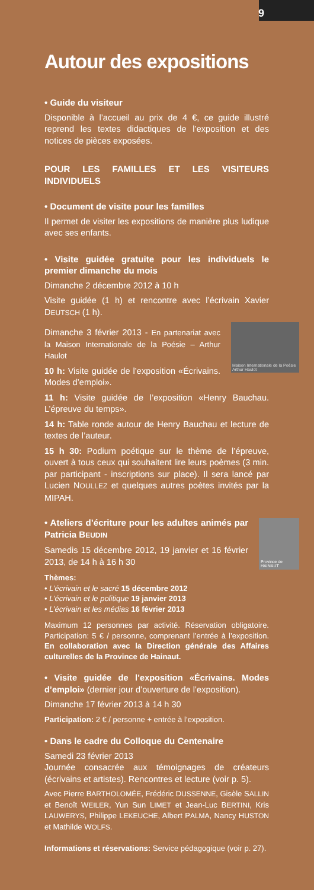9
Autour des expositions
• Guide du visiteur
Disponible à l’accueil au prix de 4 €, ce guide illustré reprend les textes didactiques de l’exposition et des notices de pièces exposées.
POUR LES FAMILLES ET LES VISITEURS INDIVIDUELS
• Document de visite pour les familles
Il permet de visiter les expositions de manière plus ludique avec ses enfants.
• Visite guidée gratuite pour les individuels le premier dimanche du mois
Dimanche 2 décembre 2012 à 10 h
Visite guidée (1 h) et rencontre avec l’écrivain Xavier DEUTSCH (1 h).
Maison Internationale de la Poésie Arthur Haulot
Dimanche 3 février 2013 - En partenariat avec la Maison Internationale de la Poésie – Arthur Haulot
10 h: Visite guidée de l’exposition «Écrivains. Modes d’emploi».
11 h: Visite guidée de l’exposition «Henry Bauchau. L’épreuve du temps».
14 h: Table ronde autour de Henry Bauchau et lecture de textes de l’auteur.
15 h 30: Podium poétique sur le thème de l’épreuve, ouvert à tous ceux qui souhaitent lire leurs poèmes (3 min. par participant - inscriptions sur place). Il sera lancé par Lucien NOULLEZ et quelques autres poètes invités par la MIPAH.
Province de HAINAUT
• Ateliers d’écriture pour les adultes animés par Patricia BEUDIN
Samedis 15 décembre 2012, 19 janvier et 16 février 2013, de 14 h à 16 h 30
Thèmes:
• L’écrivain et le sacré 15 décembre 2012
• L’écrivain et le politique 19 janvier 2013
• L’écrivain et les médias 16 février 2013
Maximum 12 personnes par activité. Réservation obligatoire. Participation: 5 € / personne, comprenant l’entrée à l’exposition. En collaboration avec la Direction générale des Affaires culturelles de la Province de Hainaut.
• Visite guidée de l’exposition «Écrivains. Modes d’emploi» (dernier jour d’ouverture de l’exposition).
Dimanche 17 février 2013 à 14 h 30
Participation: 2 € / personne + entrée à l’exposition.
• Dans le cadre du Colloque du Centenaire
Samedi 23 février 2013
Journée consacrée aux témoignages de créateurs (écrivains et artistes). Rencontres et lecture (voir p. 5).
Avec Pierre BARTHOLOMÉE, Frédéric DUSSENNE, Gisèle SALLIN et Benoît WEILER, Yun Sun LIMET et Jean-Luc BERTINI, Kris LAUWERYS, Philippe LEKEUCHE, Albert PALMA, Nancy HUSTON et Mathilde WOLFS.
Informations et réservations: Service pédagogique (voir p. 27).